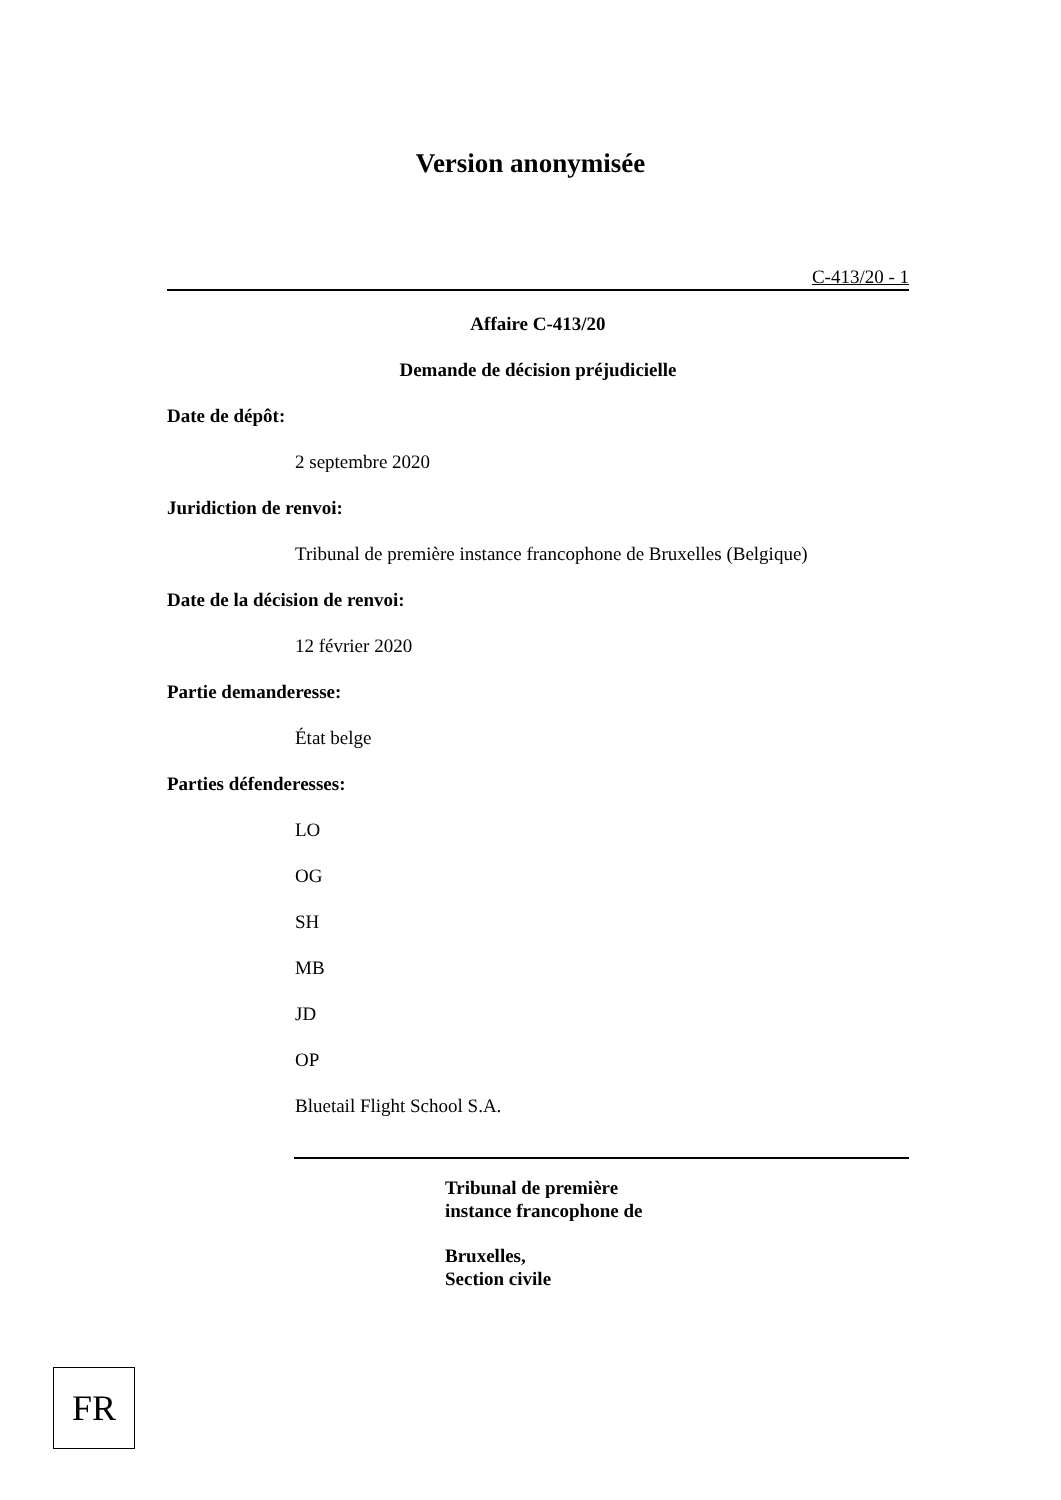Version anonymisée
C-413/20 - 1
Affaire C-413/20
Demande de décision préjudicielle
Date de dépôt:
2 septembre 2020
Juridiction de renvoi:
Tribunal de première instance francophone de Bruxelles (Belgique)
Date de la décision de renvoi:
12 février 2020
Partie demanderesse:
État belge
Parties défenderesses:
LO
OG
SH
MB
JD
OP
Bluetail Flight School S.A.
Tribunal de première
instance francophone de
Bruxelles,
Section civile
FR